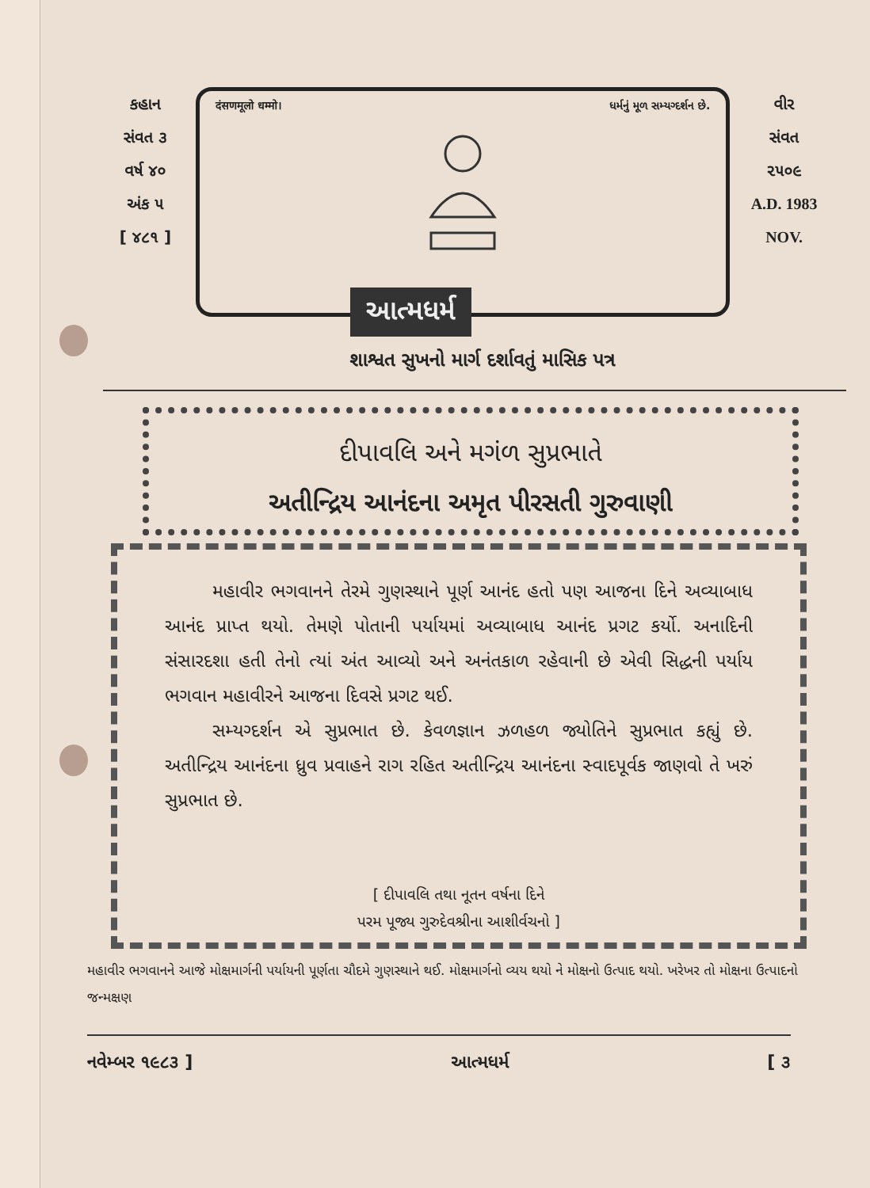કહાન
સંવત ૩
વર્ષ ૪૦
અંક ૫
[ ૪૮૧ ]
दंसणमूलो धम्मो। ધર્મનું મૂળ સમ્યગ્દર્શન છે.
આત્મધર્મ
વીર
સંવત
૨૫૦૯
A.D. 1983
NOV.
શાશ્વત સુખનો માર્ગ દર્શાવતું માસિક પત્ર
દીપાવલિ અને મગંળ સુપ્રભાતે
અતીન્દ્રિય આનંદના અમૃત પીરસતી ગુરુવાણી
મહાવીર ભગવાનને તેરમે ગુણસ્થાને પૂર્ણ આનંદ હતો પણ આજના દિને અવ્યાબાધ આનંદ પ્રાપ્ત થયો. તેમણે પોતાની પર્યાયમાં અવ્યાબાધ આનંદ પ્રગટ કર્યો. અનાદિની સંસારદશા હતી તેનો ત્યાં અંત આવ્યો અને અનંતકાળ રહેવાની છે એવી સિદ્ધની પર્યાય ભગવાન મહાવીરને આજના દિવસે પ્રગટ થઈ.
સમ્યગ્દર્શન એ સુપ્રભાત છે. કેવળજ્ઞાન ઝળહળ જ્યોતિને સુપ્રભાત કહ્યું છે. અતીન્દ્રિય આનંદના ધ્રુવ પ્રવાહને રાગ રહિત અતીન્દ્રિય આનંદના સ્વાદપૂર્વક જાણવો તે ખરું સુપ્રભાત છે.
[ દીપાવલિ તથા નૂતન વર્ષના દિને
પરમ પૂજ્ય ગુરુદેવશ્રીના આશીર્વચનો ]
મહાવીર ભગવાનને આજે મોક્ષમાર્ગની પર્યાયની પૂર્ણતા ચૌદમે ગુણસ્થાને થઈ. મોક્ષમાર્ગનો વ્યય થયો ને મોક્ષનો ઉત્પાદ થયો. ખરેખર તો મોક્ષના ઉત્પાદનો જન્મક્ષણ
નવેમ્બર ૧૯૮૩ ] આત્મધર્મ [ ૩